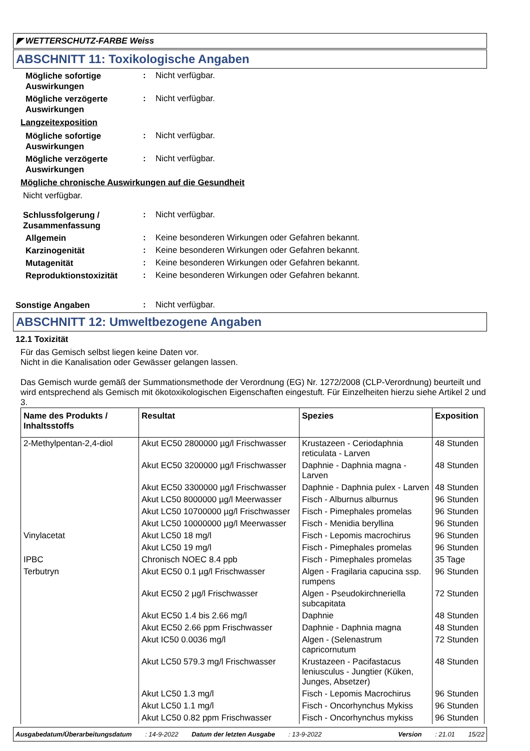◤ WETTERSCHUTZ-FARBE Weiss
ABSCHNITT 11: Toxikologische Angaben
Mögliche sofortige Auswirkungen
: Nicht verfügbar.
Mögliche verzögerte Auswirkungen
: Nicht verfügbar.
Langzeitexposition
Mögliche sofortige Auswirkungen
: Nicht verfügbar.
Mögliche verzögerte Auswirkungen
: Nicht verfügbar.
Mögliche chronische Auswirkungen auf die Gesundheit
Nicht verfügbar.
Schlussfolgerung / Zusammenfassung
: Nicht verfügbar.
Allgemein
: Keine besonderen Wirkungen oder Gefahren bekannt.
Karzinogenität
: Keine besonderen Wirkungen oder Gefahren bekannt.
Mutagenität
: Keine besonderen Wirkungen oder Gefahren bekannt.
Reproduktionstoxizität
: Keine besonderen Wirkungen oder Gefahren bekannt.
Sonstige Angaben
: Nicht verfügbar.
ABSCHNITT 12: Umweltbezogene Angaben
12.1 Toxizität
Für das Gemisch selbst liegen keine Daten vor.
Nicht in die Kanalisation oder Gewässer gelangen lassen.
Das Gemisch wurde gemäß der Summationsmethode der Verordnung (EG) Nr. 1272/2008 (CLP-Verordnung) beurteilt und wird entsprechend als Gemisch mit ökotoxikologischen Eigenschaften eingestuft. Für Einzelheiten hierzu siehe Artikel 2 und 3.
| Name des Produkts / Inhaltsstoffs | Resultat | Spezies | Exposition |
| --- | --- | --- | --- |
| 2-Methylpentan-2,4-diol | Akut EC50 2800000 µg/l Frischwasser | Krustazeen - Ceriodaphnia reticulata - Larven | 48 Stunden |
| | Akut EC50 3200000 µg/l Frischwasser | Daphnie - Daphnia magna - Larven | 48 Stunden |
| | Akut EC50 3300000 µg/l Frischwasser | Daphnie - Daphnia pulex - Larven | 48 Stunden |
| | Akut LC50 8000000 µg/l Meerwasser | Fisch - Alburnus alburnus | 96 Stunden |
| | Akut LC50 10700000 µg/l Frischwasser | Fisch - Pimephales promelas | 96 Stunden |
| | Akut LC50 10000000 µg/l Meerwasser | Fisch - Menidia beryllina | 96 Stunden |
| Vinylacetat | Akut LC50 18 mg/l | Fisch - Lepomis macrochirus | 96 Stunden |
| | Akut LC50 19 mg/l | Fisch - Pimephales promelas | 96 Stunden |
| IPBC | Chronisch NOEC 8.4 ppb | Fisch - Pimephales promelas | 35 Tage |
| Terbutryn | Akut EC50 0.1 µg/l Frischwasser | Algen - Fragilaria capucina ssp. rumpens | 96 Stunden |
| | Akut EC50 2 µg/l Frischwasser | Algen - Pseudokirchneriella subcapitata | 72 Stunden |
| | Akut EC50 1.4 bis 2.66 mg/l | Daphnie | 48 Stunden |
| | Akut EC50 2.66 ppm Frischwasser | Daphnie - Daphnia magna | 48 Stunden |
| | Akut IC50 0.0036 mg/l | Algen - (Selenastrum capricornutum | 72 Stunden |
| | Akut LC50 579.3 mg/l Frischwasser | Krustazeen - Pacifastacus leniusculus - Jungtier (Küken, Junges, Absetzer) | 48 Stunden |
| | Akut LC50 1.3 mg/l | Fisch - Lepomis Macrochirus | 96 Stunden |
| | Akut LC50 1.1 mg/l | Fisch - Oncorhynchus Mykiss | 96 Stunden |
| | Akut LC50 0.82 ppm Frischwasser | Fisch - Oncorhynchus mykiss | 96 Stunden |
Ausgabedatum/Überarbeitungsdatum: 14-9-2022 Datum der letzten Ausgabe: 13-9-2022 Version: 21.01 15/22